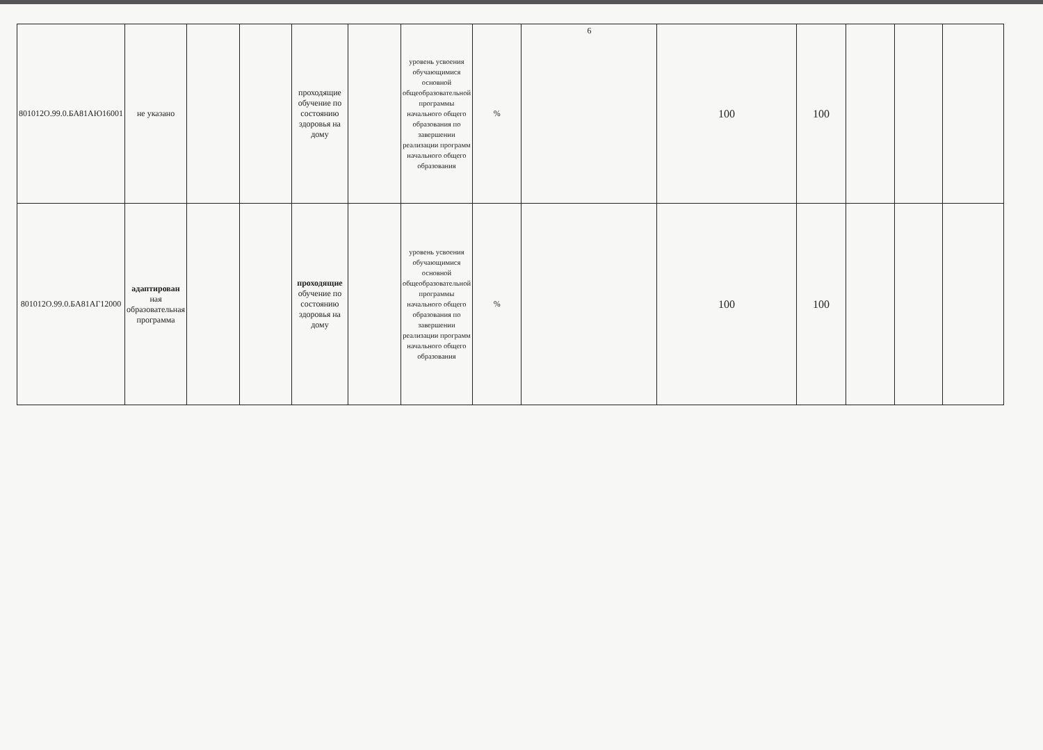| 801012О.99.0.БА81АЮ16001 | не указано | | | проходящие обучение по состоянию здоровья на дому | | уровень усвоения обучающимися основной общеобразовательной программы начального общего образования по завершении реализации программ начального общего образования | % | 6 | 100 | 100 | | | |
| 801012О.99.0.БА81АГ12000 | адаптирован ная образовательная программа | | | проходящие обучение по состоянию здоровья на дому | | уровень усвоения обучающимися основной общеобразовательной программы начального общего образования по завершении реализации программ начального общего образования | % | | 100 | 100 | | | |